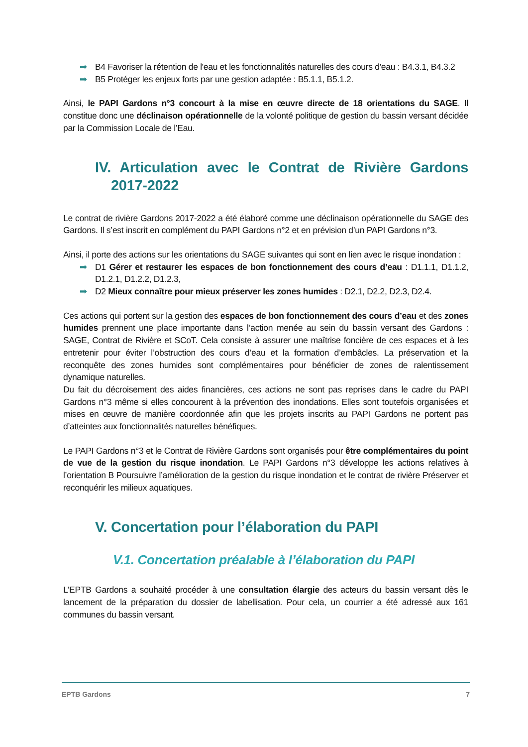➡ B4 Favoriser la rétention de l'eau et les fonctionnalités naturelles des cours d'eau : B4.3.1, B4.3.2
➡ B5 Protéger les enjeux forts par une gestion adaptée : B5.1.1, B5.1.2.
Ainsi, le PAPI Gardons n°3 concourt à la mise en œuvre directe de 18 orientations du SAGE. Il constitue donc une déclinaison opérationnelle de la volonté politique de gestion du bassin versant décidée par la Commission Locale de l’Eau.
IV. Articulation avec le Contrat de Rivière Gardons 2017-2022
Le contrat de rivière Gardons 2017-2022 a été élaboré comme une déclinaison opérationnelle du SAGE des Gardons. Il s’est inscrit en complément du PAPI Gardons n°2 et en prévision d’un PAPI Gardons n°3.
Ainsi, il porte des actions sur les orientations du SAGE suivantes qui sont en lien avec le risque inondation :
➡ D1 Gérer et restaurer les espaces de bon fonctionnement des cours d’eau : D1.1.1, D1.1.2, D1.2.1, D1.2.2, D1.2.3,
➡ D2 Mieux connaître pour mieux préserver les zones humides : D2.1, D2.2, D2.3, D2.4.
Ces actions qui portent sur la gestion des espaces de bon fonctionnement des cours d’eau et des zones humides prennent une place importante dans l’action menée au sein du bassin versant des Gardons : SAGE, Contrat de Rivière et SCoT. Cela consiste à assurer une maîtrise foncière de ces espaces et à les entretenir pour éviter l’obstruction des cours d’eau et la formation d’embâcles. La préservation et la reconquête des zones humides sont complémentaires pour bénéficier de zones de ralentissement dynamique naturelles.
Du fait du décroisement des aides financières, ces actions ne sont pas reprises dans le cadre du PAPI Gardons n°3 même si elles concourent à la prévention des inondations. Elles sont toutefois organisées et mises en œuvre de manière coordonnée afin que les projets inscrits au PAPI Gardons ne portent pas d’atteintes aux fonctionnalités naturelles bénéfiques.
Le PAPI Gardons n°3 et le Contrat de Rivière Gardons sont organisés pour être complémentaires du point de vue de la gestion du risque inondation. Le PAPI Gardons n°3 développe les actions relatives à l’orientation B Poursuivre l’amélioration de la gestion du risque inondation et le contrat de rivière Préserver et reconquérir les milieux aquatiques.
V. Concertation pour l’élaboration du PAPI
V.1. Concertation préalable à l’élaboration du PAPI
L’EPTB Gardons a souhaité procéder à une consultation élargie des acteurs du bassin versant dès le lancement de la préparation du dossier de labellisation. Pour cela, un courrier a été adressé aux 161 communes du bassin versant.
EPTB Gardons 7